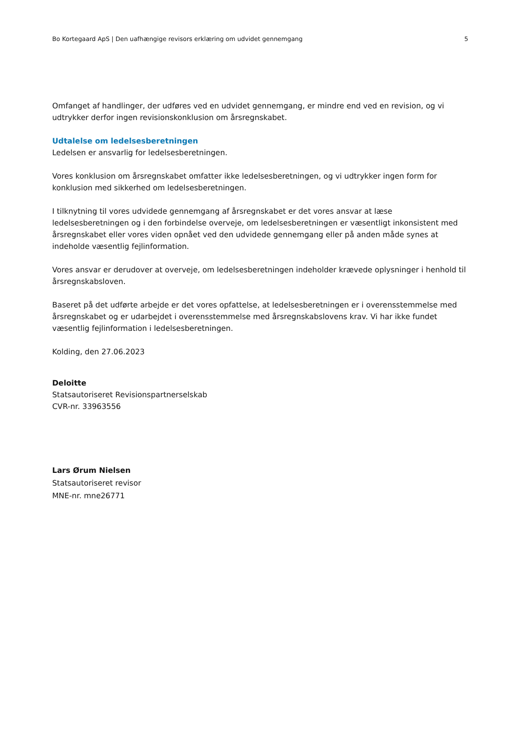Bo Kortegaard ApS | Den uafhængige revisors erklæring om udvidet gennemgang 5
Omfanget af handlinger, der udføres ved en udvidet gennemgang, er mindre end ved en revision, og vi udtrykker derfor ingen revisionskonklusion om årsregnskabet.
Udtalelse om ledelsesberetningen
Ledelsen er ansvarlig for ledelsesberetningen.
Vores konklusion om årsregnskabet omfatter ikke ledelsesberetningen, og vi udtrykker ingen form for konklusion med sikkerhed om ledelsesberetningen.
I tilknytning til vores udvidede gennemgang af årsregnskabet er det vores ansvar at læse ledelsesberetningen og i den forbindelse overveje, om ledelsesberetningen er væsentligt inkonsistent med årsregnskabet eller vores viden opnået ved den udvidede gennemgang eller på anden måde synes at indeholde væsentlig fejlinformation.
Vores ansvar er derudover at overveje, om ledelsesberetningen indeholder krævede oplysninger i henhold til årsregnskabsloven.
Baseret på det udførte arbejde er det vores opfattelse, at ledelsesberetningen er i overensstemmelse med årsregnskabet og er udarbejdet i overensstemmelse med årsregnskabslovens krav. Vi har ikke fundet væsentlig fejlinformation i ledelsesberetningen.
Kolding, den 27.06.2023
Deloitte
Statsautoriseret Revisionspartnerselskab
CVR-nr. 33963556
Lars Ørum Nielsen
Statsautoriseret revisor
MNE-nr. mne26771